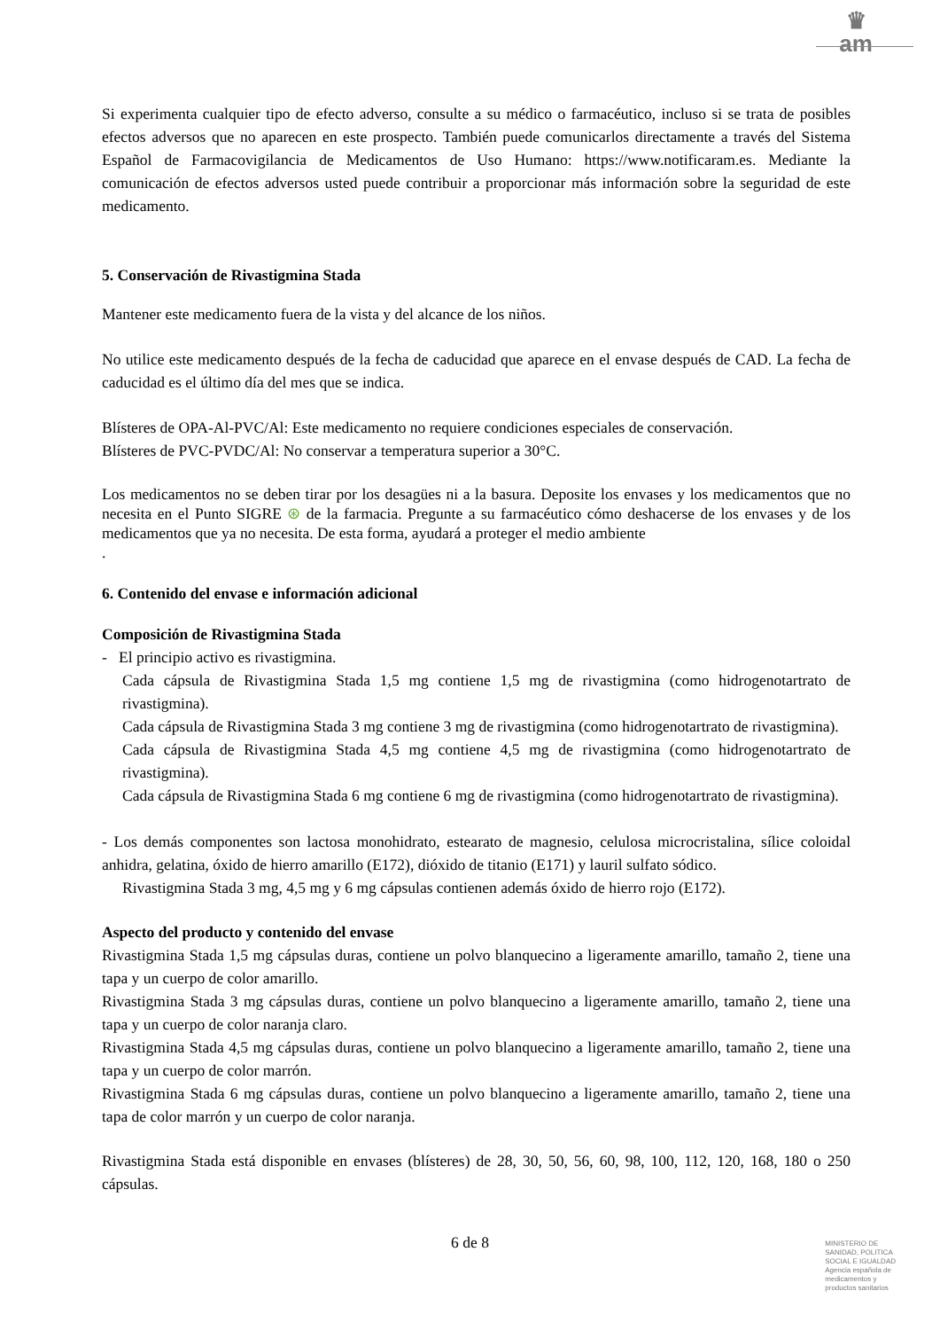♛
am
Si experimenta cualquier tipo de efecto adverso, consulte a su médico o farmacéutico, incluso si se trata de posibles efectos adversos que no aparecen en este prospecto. También puede comunicarlos directamente a través del Sistema Español de Farmacovigilancia de Medicamentos de Uso Humano: https://www.notificaram.es. Mediante la comunicación de efectos adversos usted puede contribuir a proporcionar más información sobre la seguridad de este medicamento.
5. Conservación de Rivastigmina Stada
Mantener este medicamento fuera de la vista y del alcance de los niños.
No utilice este medicamento después de la fecha de caducidad que aparece en el envase después de CAD. La fecha de caducidad es el último día del mes que se indica.
Blísteres de OPA-Al-PVC/Al: Este medicamento no requiere condiciones especiales de conservación.
Blísteres de PVC-PVDC/Al: No conservar a temperatura superior a 30°C.
Los medicamentos no se deben tirar por los desagües ni a la basura. Deposite los envases y los medicamentos que no necesita en el Punto SIGRE ⊛ de la farmacia. Pregunte a su farmacéutico cómo deshacerse de los envases y de los medicamentos que ya no necesita. De esta forma, ayudará a proteger el medio ambiente
.
6. Contenido del envase e información adicional
Composición de Rivastigmina Stada
- El principio activo es rivastigmina.
Cada cápsula de Rivastigmina Stada 1,5 mg contiene 1,5 mg de rivastigmina (como hidrogenotartrato de rivastigmina).
Cada cápsula de Rivastigmina Stada 3 mg contiene 3 mg de rivastigmina (como hidrogenotartrato de rivastigmina).
Cada cápsula de Rivastigmina Stada 4,5 mg contiene 4,5 mg de rivastigmina (como hidrogenotartrato de rivastigmina).
Cada cápsula de Rivastigmina Stada 6 mg contiene 6 mg de rivastigmina (como hidrogenotartrato de rivastigmina).
- Los demás componentes son lactosa monohidrato, estearato de magnesio, celulosa microcristalina, sílice coloidal anhidra, gelatina, óxido de hierro amarillo (E172), dióxido de titanio (E171) y lauril sulfato sódico.
Rivastigmina Stada 3 mg, 4,5 mg y 6 mg cápsulas contienen además óxido de hierro rojo (E172).
Aspecto del producto y contenido del envase
Rivastigmina Stada 1,5 mg cápsulas duras, contiene un polvo blanquecino a ligeramente amarillo, tamaño 2, tiene una tapa y un cuerpo de color amarillo.
Rivastigmina Stada 3 mg cápsulas duras, contiene un polvo blanquecino a ligeramente amarillo, tamaño 2, tiene una tapa y un cuerpo de color naranja claro.
Rivastigmina Stada 4,5 mg cápsulas duras, contiene un polvo blanquecino a ligeramente amarillo, tamaño 2, tiene una tapa y un cuerpo de color marrón.
Rivastigmina Stada 6 mg cápsulas duras, contiene un polvo blanquecino a ligeramente amarillo, tamaño 2, tiene una tapa de color marrón y un cuerpo de color naranja.
Rivastigmina Stada está disponible en envases (blísteres) de 28, 30, 50, 56, 60, 98, 100, 112, 120, 168, 180 o 250 cápsulas.
6 de 8
MINISTERIO DE
SANIDAD, POLITICA
SOCIAL E IGUALDAD
Agencia española de
medicamentos y
productos sanitarios